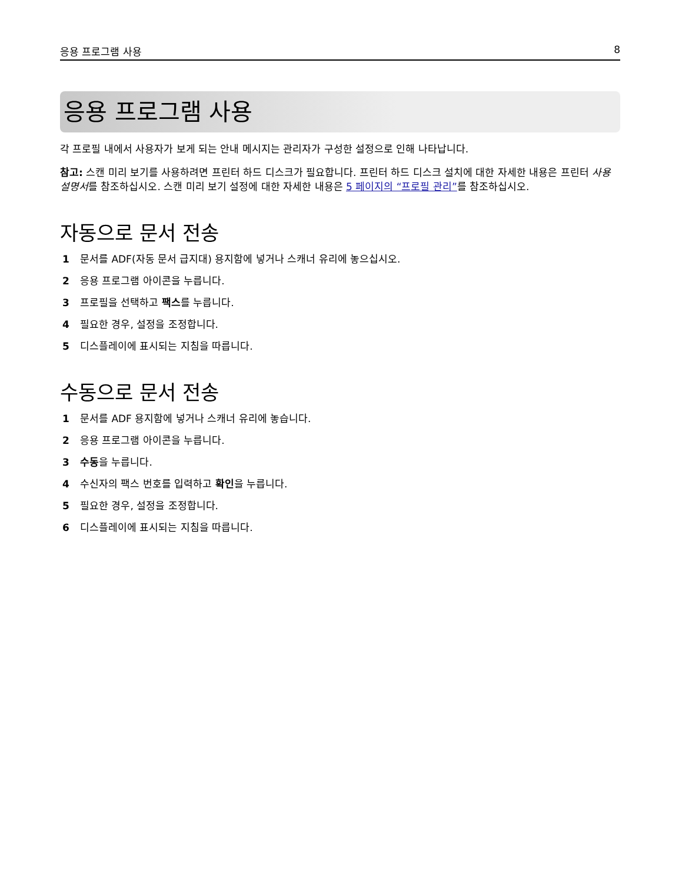응용 프로그램 사용 8
응용 프로그램 사용
각 프로필 내에서 사용자가 보게 되는 안내 메시지는 관리자가 구성한 설정으로 인해 나타납니다.
참고: 스캔 미리 보기를 사용하려면 프린터 하드 디스크가 필요합니다. 프린터 하드 디스크 설치에 대한 자세한 내용은 프린터 사용 설명서를 참조하십시오. 스캔 미리 보기 설정에 대한 자세한 내용은 5 페이지의 “프로필 관리”를 참조하십시오.
자동으로 문서 전송
1 문서를 ADF(자동 문서 급지대) 용지함에 넣거나 스캐너 유리에 놓으십시오.
2 응용 프로그램 아이콘을 누릅니다.
3 프로필을 선택하고 팩스를 누릅니다.
4 필요한 경우, 설정을 조정합니다.
5 디스플레이에 표시되는 지침을 따릅니다.
수동으로 문서 전송
1 문서를 ADF 용지함에 넣거나 스캐너 유리에 놓습니다.
2 응용 프로그램 아이콘을 누릅니다.
3 수동을 누릅니다.
4 수신자의 팩스 번호를 입력하고 확인을 누릅니다.
5 필요한 경우, 설정을 조정합니다.
6 디스플레이에 표시되는 지침을 따릅니다.